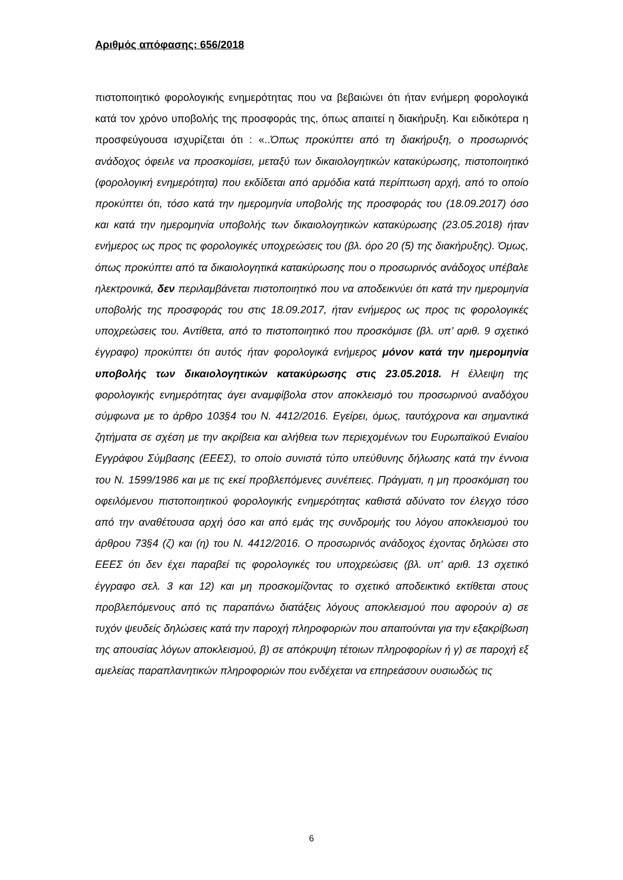Αριθμός απόφασης: 656/2018
πιστοποιητικό φορολογικής ενημερότητας που να βεβαιώνει ότι ήταν ενήμερη φορολογικά κατά τον χρόνο υποβολής της προσφοράς της, όπως απαιτεί η διακήρυξη. Και ειδικότερα η προσφεύγουσα ισχυρίζεται ότι : «..Όπως προκύπτει από τη διακήρυξη, ο προσωρινός ανάδοχος όφειλε να προσκομίσει, μεταξύ των δικαιολογητικών κατακύρωσης, πιστοποιητικό (φορολογική ενημερότητα) που εκδίδεται από αρμόδια κατά περίπτωση αρχή, από το οποίο προκύπτει ότι, τόσο κατά την ημερομηνία υποβολής της προσφοράς του (18.09.2017) όσο και κατά την ημερομηνία υποβολής των δικαιολογητικών κατακύρωσης (23.05.2018) ήταν ενήμερος ως προς τις φορολογικές υποχρεώσεις του (βλ. όρο 20 (5) της διακήρυξης). Όμως, όπως προκύπτει από τα δικαιολογητικά κατακύρωσης που ο προσωρινός ανάδοχος υπέβαλε ηλεκτρονικά, δεν περιλαμβάνεται πιστοποιητικό που να αποδεικνύει ότι κατά την ημερομηνία υποβολής της προσφοράς του στις 18.09.2017, ήταν ενήμερος ως προς τις φορολογικές υποχρεώσεις του. Αντίθετα, από το πιστοποιητικό που προσκόμισε (βλ. υπ’ αριθ. 9 σχετικό έγγραφο) προκύπτει ότι αυτός ήταν φορολογικά ενήμερος μόνον κατά την ημερομηνία υποβολής των δικαιολογητικών κατακύρωσης στις 23.05.2018. Η έλλειψη της φορολογικής ενημερότητας άγει αναμφίβολα στον αποκλεισμό του προσωρινού αναδόχου σύμφωνα με το άρθρο 103§4 του Ν. 4412/2016. Εγείρει, όμως, ταυτόχρονα και σημαντικά ζητήματα σε σχέση με την ακρίβεια και αλήθεια των περιεχομένων του Ευρωπαϊκού Ενιαίου Εγγράφου Σύμβασης (ΕΕΕΣ), το οποίο συνιστά τύπο υπεύθυνης δήλωσης κατά την έννοια του Ν. 1599/1986 και με τις εκεί προβλεπόμενες συνέπειες. Πράγματι, η μη προσκόμιση του οφειλόμενου πιστοποιητικού φορολογικής ενημερότητας καθιστά αδύνατο τον έλεγχο τόσο από την αναθέτουσα αρχή όσο και από εμάς της συνδρομής του λόγου αποκλεισμού του άρθρου 73§4 (ζ) και (η) του Ν. 4412/2016. Ο προσωρινός ανάδοχος έχοντας δηλώσει στο ΕΕΕΣ ότι δεν έχει παραβεί τις φορολογικές του υποχρεώσεις (βλ. υπ’ αριθ. 13 σχετικό έγγραφο σελ. 3 και 12) και μη προσκομίζοντας το σχετικό αποδεικτικό εκτίθεται στους προβλεπόμενους από τις παραπάνω διατάξεις λόγους αποκλεισμού που αφορούν α) σε τυχόν ψευδείς δηλώσεις κατά την παροχή πληροφοριών που απαιτούνται για την εξακρίβωση της απουσίας λόγων αποκλεισμού, β) σε απόκρυψη τέτοιων πληροφορίων ή γ) σε παροχή εξ αμελείας παραπλανητικών πληροφοριών που ενδέχεται να επηρεάσουν ουσιωδώς τις
6